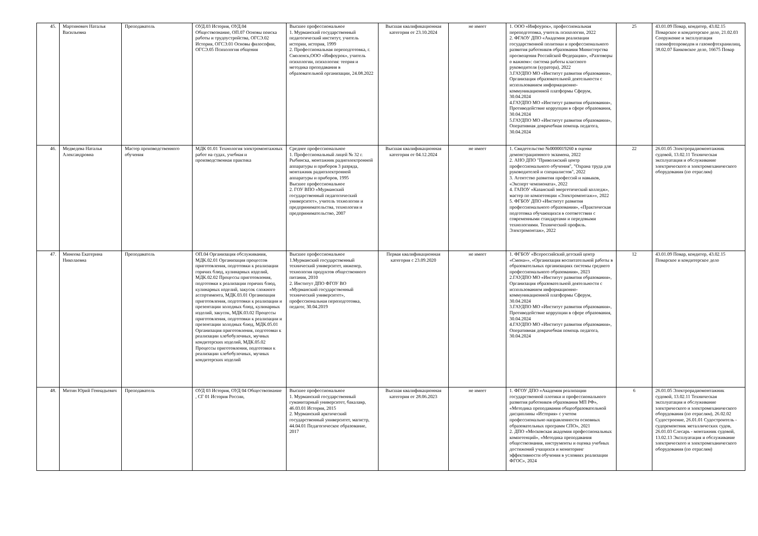| 45. | Мартинович Наталья Васильевна | Преподаватель | ОУД.03 История, ОУД.04 Обществознание, ОП.07 Основы поиска работы и трудоустройства, ОГСЭ.02 История, ОГСЭ.01 Основы философии, ОГСЭ.05 Психология общения | Высшее профессиональное 1. Мурманский государственный педагогический институт, учитель истории, история, 1999 2. Профессиональная переподготовка, г. Смоленск,ООО «Инфоурок», учитель психологии, психология: теория и методика преподавания в образовательной организации, 24.08.2022 | Высшая квалификационная категория от 23.10.2024 | не имеет | 1. ООО «Инфоурок», профессиональная переподготовка, учитель психологии, 2022 2. ФГАОУ ДПО «Академия реализации государственной политики и профессионального развития работников образования Министерства просвещения Российской Федерации», «Разговоры о важном»: система работы классного руководителя (куратора), 2022 3.ГАУДПО МО «Институт развития образования», Организация образовательной деятельности с использованием информационно-коммуникационной платформы Сферум, 30.04.2024 4.ГАУДПО МО «Институт развития образования», Противодействие коррупции в сфере образования, 30.04.2024 5.ГАУДПО МО «Институт развития образования», Оперативная доврачебная помощь педагога, 30.04.2024 | 25 | 43.01.09 Повар, кондитер, 43.02.15 Поварское и кондитерское дело, 21.02.03 Сооружение и эксплуатация газонефтепроводов и газонефтехранилищ, 38.02.07 Банковское дело, 16675 Повар |
| 46. | Медведева Наталья Александровна | Мастер производственного обучения | МДК 01.01 Технология электромонтажных работ на судах, учебная и производственная практика | Среднее профессиональное 1. Профессиональный лицей № 32 г. Рыбинска, монтажник радиоэлектронной аппаратуры и приборов 3 разряда, монтажник радиоэлектронной аппаратуры и приборов, 1995 Высшее профессиональное 2. ГОУ ВПО «Мурманский государственный педагогический университет», учитель технологии и предпринимательства, технология и предпринимательство, 2007 | Высшая квалификационная категория от 04.12.2024 | не имеет | 1. Свидетельство №0000019260 в оценке демонстрационного экзамена, 2022 2. АНО ДПО "Приволжский центр профессионального обучения", "Охрана труда для руководителей и специалистов", 2022 3. Агентство развития профессий и навыков, «Эксперт чемпионата», 2022 4. ГАПОУ «Казанский энергетический колледж», мастер по компетенции «Электромонтаж»», 2022 5. ФГБОУ ДПО «Институт развития профессионального образования», «Практическая подготовка обучающихся в соответствии с современными стандартами и передовыми технологиями. Технический профиль. Электромонтаж», 2022 | 22 | 26.01.05 Электрорадиомонтажник судовой, 13.02.11 Техническая эксплуатация и обслуживание электрического и электромеханического оборудования (по отраслям) |
| 47. | Минеева Екатерина Николаевна | Преподаватель | ОП.04 Организация обслуживания, МДК.02.01 Организация процессов приготовления, подготовки к реализации горячих блюд, кулинарных изделий, МДК.02.02 Процессы приготовления, подготовки к реализации горячих блюд, кулинарных изделий, закусок сложного ассортимента, МДК.03.01 Организация приготовления, подготовки к реализации и презентации холодных блюд, кулинарных изделий, закусок, МДК.03.02 Процессы приготовления, подготовки к реализации и презентации холодных блюд, МДК.05.01 Организация приготовления, подготовки к реализации хлебобулочных, мучных кондитерских изделий, МДК.05.02 Процессы приготовления, подготовки к реализации хлебобулочных, мучных кондитерских изделий | Высшее профессиональное 1.Мурманский государственный технический университет, инженер, технология продуктов общественного питания, 2010 2. Институт ДПО ФГОУ ВО «Мурманский государственный технический университет», профессиональная переподготовка, педагог, 30.04.2019 | Первая квалификационная категория с 23.09.2020 | не имеет | 1. ФГБОУ «Всероссийский детский центр «Смена»», «Организация воспитательной работы в образовательных организациях системы среднего профессионального образования», 2023 2.ГАУДПО МО «Институт развития образования», Организация образовательной деятельности с использованием информационно-коммуникационной платформы Сферум, 30.04.2024 3.ГАУДПО МО «Институт развития образования», Противодействие коррупции в сфере образования, 30.04.2024 4.ГАУДПО МО «Институт развития образования», Оперативная доврачебная помощь педагога, 30.04.2024 | 12 | 43.01.09 Повар, кондитер, 43.02.15 Поварское и кондитерское дело |
| 48. | Митин Юрий Геннадьевич | Преподаватель | ОУД 03 История, ОУД 04 Обществознание , СГ 01 История России, | Высшее профессиональное 1. Мурманский государственный гуманитарный университет, бакалавр, 46.03.01 История, 2015 2. Мурманский арктический государственный университет, магистр, 44.04.01 Педагогическое образование, 2017 | Высшая квалификационная категория от 28.06.2023 | не имеет | 1. ФГОУ ДПО «Академия реализации государственной плотики и профессионального развития работников образования МП РФ», «Методика преподавания общеобразовательной дисциплины «История» с учетом профессионально направленности основных образовательных программ СПО», 2021 2. ДПО «Московская академия профессиональных компетенций», «Методика преподавания обществознания, инструменты и оценка учебных достижений учащихся и мониторинг эффективности обучения в условиях реализации ФГОС», 2024 | 6 | 26.01.05 Электрорадиомонтажник судовой, 13.02.11 Техническая эксплуатация и обслуживание электрического и электромеханического оборудования (по отраслям), 26.02.02 Судостроение, 26.01.01 Судостроитель - судоремонтник металлических судов, 26.01.03 Слесарь - монтажник судовой, 13.02.13 Эксплуатация и обслуживание электрического и электромеханического оборудования (по отраслям) |